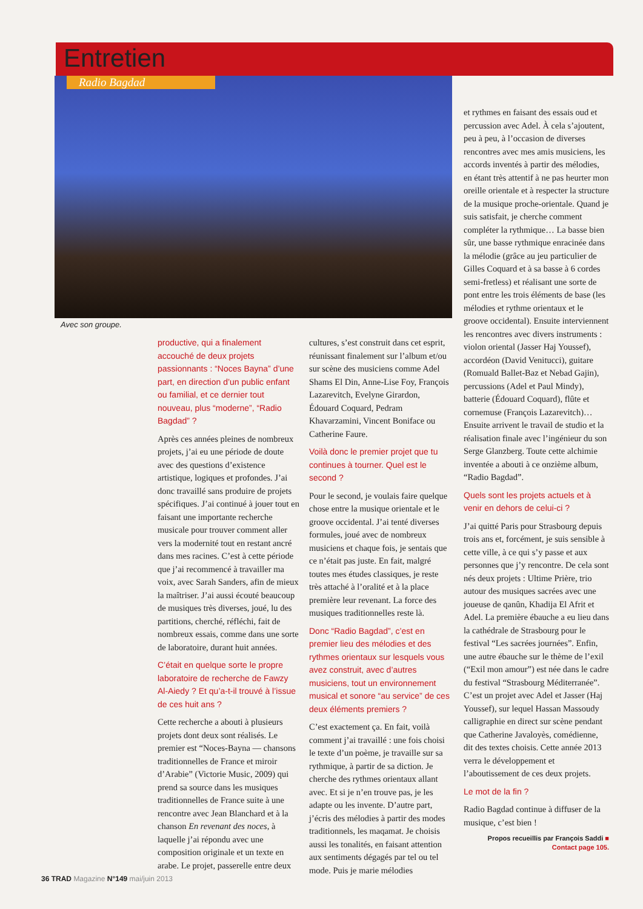Entretien
Radio Bagdad
Avec son groupe.
productive, qui a finalement accouché de deux projets passionnants : “Noces Bayna” d’une part, en direction d’un public enfant ou familial, et ce dernier tout nouveau, plus “moderne”, “Radio Bagdad” ?
Après ces années pleines de nombreux projets, j’ai eu une période de doute avec des questions d’existence artistique, logiques et profondes. J’ai donc travaillé sans produire de projets spécifiques. J’ai continué à jouer tout en faisant une importante recherche musicale pour trouver comment aller vers la modernité tout en restant ancré dans mes racines. C’est à cette période que j’ai recommencé à travailler ma voix, avec Sarah Sanders, afin de mieux la maîtriser. J’ai aussi écouté beaucoup de musiques très diverses, joué, lu des partitions, cherché, réfléchi, fait de nombreux essais, comme dans une sorte de laboratoire, durant huit années.
C’était en quelque sorte le propre laboratoire de recherche de Fawzy Al-Aiedy ? Et qu’a-t-il trouvé à l’issue de ces huit ans ?
Cette recherche a abouti à plusieurs projets dont deux sont réalisés. Le premier est “Noces-Bayna — chansons traditionnelles de France et miroir d’Arabie” (Victorie Music, 2009) qui prend sa source dans les musiques traditionnelles de France suite à une rencontre avec Jean Blanchard et à la chanson En revenant des noces, à laquelle j’ai répondu avec une composition originale et un texte en arabe. Le projet, passerelle entre deux
cultures, s’est construit dans cet esprit, réunissant finalement sur l’album et/ou sur scène des musiciens comme Adel Shams El Din, Anne-Lise Foy, François Lazarevitch, Evelyne Girardon, Édouard Coquard, Pedram Khavarzamini, Vincent Boniface ou Catherine Faure.
Voilà donc le premier projet que tu continues à tourner. Quel est le second ?
Pour le second, je voulais faire quelque chose entre la musique orientale et le groove occidental. J’ai tenté diverses formules, joué avec de nombreux musiciens et chaque fois, je sentais que ce n’était pas juste. En fait, malgré toutes mes études classiques, je reste très attaché à l’oralité et à la place première leur revenant. La force des musiques traditionnelles reste là.
Donc “Radio Bagdad”, c’est en premier lieu des mélodies et des rythmes orientaux sur lesquels vous avez construit, avec d’autres musiciens, tout un environnement musical et sonore “au service” de ces deux éléments premiers ?
C’est exactement ça. En fait, voilà comment j’ai travaillé : une fois choisi le texte d’un poème, je travaille sur sa rythmique, à partir de sa diction. Je cherche des rythmes orientaux allant avec. Et si je n’en trouve pas, je les adapte ou les invente. D’autre part, j’écris des mélodies à partir des modes traditionnels, les maqamat. Je choisis aussi les tonalités, en faisant attention aux sentiments dégagés par tel ou tel mode. Puis je marie mélodies
et rythmes en faisant des essais oud et percussion avec Adel. À cela s’ajoutent, peu à peu, à l’occasion de diverses rencontres avec mes amis musiciens, les accords inventés à partir des mélodies, en étant très attentif à ne pas heurter mon oreille orientale et à respecter la structure de la musique proche-orientale. Quand je suis satisfait, je cherche comment compléter la rythmique… La basse bien sûr, une basse rythmique enracinée dans la mélodie (grâce au jeu particulier de Gilles Coquard et à sa basse à 6 cordes semi-fretless) et réalisant une sorte de pont entre les trois éléments de base (les mélodies et rythme orientaux et le groove occidental). Ensuite interviennent les rencontres avec divers instruments : violon oriental (Jasser Haj Youssef), accordéon (David Venitucci), guitare (Romuald Ballet-Baz et Nebad Gajin), percussions (Adel et Paul Mindy), batterie (Édouard Coquard), flûte et cornemuse (François Lazarevitch)… Ensuite arrivent le travail de studio et la réalisation finale avec l’ingénieur du son Serge Glanzberg. Toute cette alchimie inventée a abouti à ce onzième album, “Radio Bagdad”.
Quels sont les projets actuels et à venir en dehors de celui-ci ?
J’ai quitté Paris pour Strasbourg depuis trois ans et, forcément, je suis sensible à cette ville, à ce qui s’y passe et aux personnes que j’y rencontre. De cela sont nés deux projets : Ultime Prière, trio autour des musiques sacrées avec une joueuse de qanûn, Khadija El Afrit et Adel. La première ébauche a eu lieu dans la cathédrale de Strasbourg pour le festival “Les sacrées journées”. Enfin, une autre ébauche sur le thème de l’exil (“Exil mon amour”) est née dans le cadre du festival “Strasbourg Méditerranée”. C’est un projet avec Adel et Jasser (Haj Youssef), sur lequel Hassan Massoudy calligraphie en direct sur scène pendant que Catherine Javaloyès, comédienne, dit des textes choisis. Cette année 2013 verra le développement et l’aboutissement de ces deux projets.
Le mot de la fin ?
Radio Bagdad continue à diffuser de la musique, c’est bien !
Propos recueillis par François Saddi ■
Contact page 105.
36 TRAD Magazine N°149 mai/juin 2013